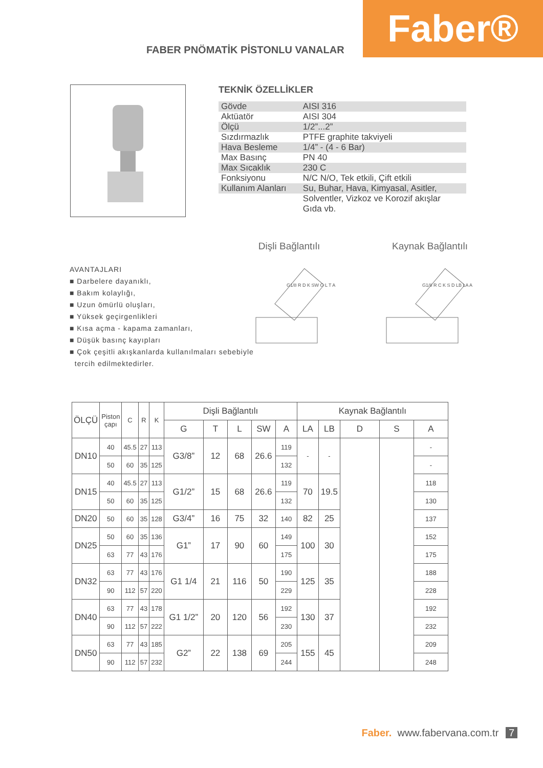FABER PNÖMATİK PİSTONLU VANALAR
Faber®
TEKNİK ÖZELLİKLER
| Gövde | AISI 316 |
| Aktüatör | AISI 304 |
| Ölçü | 1/2”...2” |
| Sızdırmazlık | PTFE graphite takviyeli |
| Hava Besleme | 1/4” - (4 - 6 Bar) |
| Max Basınç | PN 40 |
| Max Sıcaklık | 230 C |
| Fonksiyonu | N/C N/O, Tek etkili, Çift etkili |
| Kullanım Alanları | Su, Buhar, Hava, Kimyasal, Asitler, |
| | Solventler, Vizkoz ve Korozif akışlar Gıda vb. |
Dişli Bağlantılı
G1/8 R D K SW G L T A
Kaynak Bağlantılı
G1/8 R C K S D LB LA A
AVANTAJLARI
■ Darbelere dayanıklı,
■ Bakım kolaylığı,
■ Uzun ömürlü oluşları,
■ Yüksek geçirgenlikleri
■ Kısa açma - kapama zamanları,
■ Düşük basınç kayıpları
■ Çok çeşitli akışkanlarda kullanılmaları sebebiyle
tercih edilmektedirler.
| ÖLÇÜ | Piston çapı | C | R | K | Dişli Bağlantılı | | | | | Kaynak Bağlantılı | | | | |
| --- | --- | --- | --- | --- | --- | --- | --- | --- | --- | --- | --- | --- | --- | --- |
| | | | | | G | T | L | SW | A | LA | LB | D | S | A |
| DN10 | 40 | 45.5 | 27 | 113 | G3/8” | 12 | 68 | 26.6 | 119 | - | - | | | - |
| | 50 | 60 | 35 | 125 | | | | | 132 | | | | | - |
| DN15 | 40 | 45.5 | 27 | 113 | G1/2” | 15 | 68 | 26.6 | 119 | 70 | 19.5 | | | 118 |
| | 50 | 60 | 35 | 125 | | | | | 132 | | | | | 130 |
| DN20 | 50 | 60 | 35 | 128 | G3/4” | 16 | 75 | 32 | 140 | 82 | 25 | | | 137 |
| DN25 | 50 | 60 | 35 | 136 | G1” | 17 | 90 | 60 | 149 | 100 | 30 | | | 152 |
| | 63 | 77 | 43 | 176 | | | | | 175 | | | | | 175 |
| DN32 | 63 | 77 | 43 | 176 | G1 1/4 | 21 | 116 | 50 | 190 | 125 | 35 | | | 188 |
| | 90 | 112 | 57 | 220 | | | | | 229 | | | | | 228 |
| DN40 | 63 | 77 | 43 | 178 | G1 1/2” | 20 | 120 | 56 | 192 | 130 | 37 | | | 192 |
| | 90 | 112 | 57 | 222 | | | | | 230 | | | | | 232 |
| DN50 | 63 | 77 | 43 | 185 | G2” | 22 | 138 | 69 | 205 | 155 | 45 | | | 209 |
| | 90 | 112 | 57 | 232 | | | | | 244 | | | | | 248 |
Faber. www.fabervana.com.tr 7